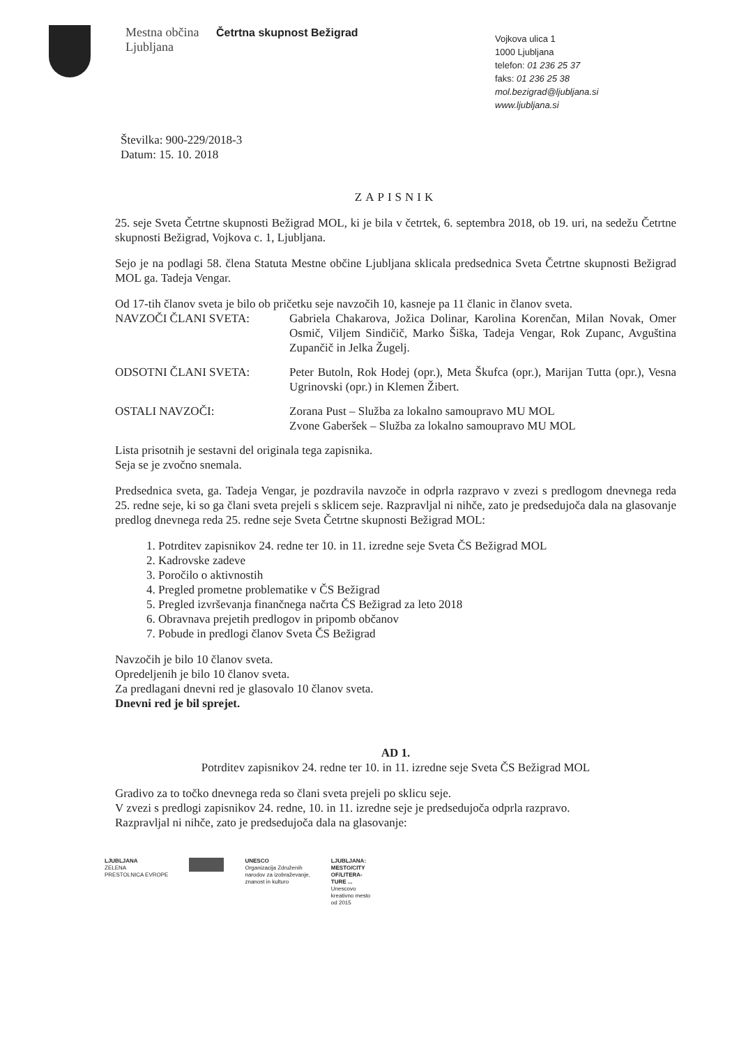Mestna občina Ljubljana
Četrtna skupnost Bežigrad
Vojkova ulica 1
1000 Ljubljana
telefon: 01 236 25 37
faks: 01 236 25 38
mol.bezigrad@ljubljana.si
www.ljubljana.si
Številka: 900-229/2018-3
Datum: 15. 10. 2018
ZAPISNIK
25. seje Sveta Četrtne skupnosti Bežigrad MOL, ki je bila v četrtek, 6. septembra 2018, ob 19. uri, na sedežu Četrtne skupnosti Bežigrad, Vojkova c. 1, Ljubljana.
Sejo je na podlagi 58. člena Statuta Mestne občine Ljubljana sklicala predsednica Sveta Četrtne skupnosti Bežigrad MOL ga. Tadeja Vengar.
Od 17-tih članov sveta je bilo ob pričetku seje navzočih 10, kasneje pa 11 članic in članov sveta.
NAVZOČI ČLANI SVETA: Gabriela Chakarova, Jožica Dolinar, Karolina Korenčan, Milan Novak, Omer Osmič, Viljem Sindičič, Marko Šiška, Tadeja Vengar, Rok Zupanc, Avguština Zupančič in Jelka Žugelj.
ODSOTNI ČLANI SVETA: Peter Butoln, Rok Hodej (opr.), Meta Škufca (opr.), Marijan Tutta (opr.), Vesna Ugrinovski (opr.) in Klemen Žibert.
OSTALI NAVZOČI: Zorana Pust – Služba za lokalno samoupravo MU MOL
Zvone Gaberšek – Služba za lokalno samoupravo MU MOL
Lista prisotnih je sestavni del originala tega zapisnika.
Seja se je zvočno snemala.
Predsednica sveta, ga. Tadeja Vengar, je pozdravila navzoče in odprla razpravo v zvezi s predlogom dnevnega reda 25. redne seje, ki so ga člani sveta prejeli s sklicem seje. Razpravljal ni nihče, zato je predsedujoča dala na glasovanje predlog dnevnega reda 25. redne seje Sveta Četrtne skupnosti Bežigrad MOL:
1. Potrditev zapisnikov 24. redne ter 10. in 11. izredne seje Sveta ČS Bežigrad MOL
2. Kadrovske zadeve
3. Poročilo o aktivnostih
4. Pregled prometne problematike v ČS Bežigrad
5. Pregled izvrševanja finančnega načrta ČS Bežigrad za leto 2018
6. Obravnava prejetih predlogov in pripomb občanov
7. Pobude in predlogi članov Sveta ČS Bežigrad
Navzočih je bilo 10 članov sveta.
Opredeljenih je bilo 10 članov sveta.
Za predlagani dnevni red je glasovalo 10 članov sveta.
Dnevni red je bil sprejet.
AD 1.
Potrditev zapisnikov 24. redne ter 10. in 11. izredne seje Sveta ČS Bežigrad MOL
Gradivo za to točko dnevnega reda so člani sveta prejeli po sklicu seje.
V zvezi s predlogi zapisnikov 24. redne, 10. in 11. izredne seje je predsedujoča odprla razpravo.
Razpravljal ni nihče, zato je predsedujoča dala na glasovanje:
LJUBLJANA
ZELENA
PRESTOLNICA EVROPE
UNESCO
Organizacija Združenih
narodov za izobraževanje,
znanost in kulturo
LJUBLJANA:
MESTO/CITY
OF/LITERA-
TURE ...
Unescovo
kreativno mesto
od 2015